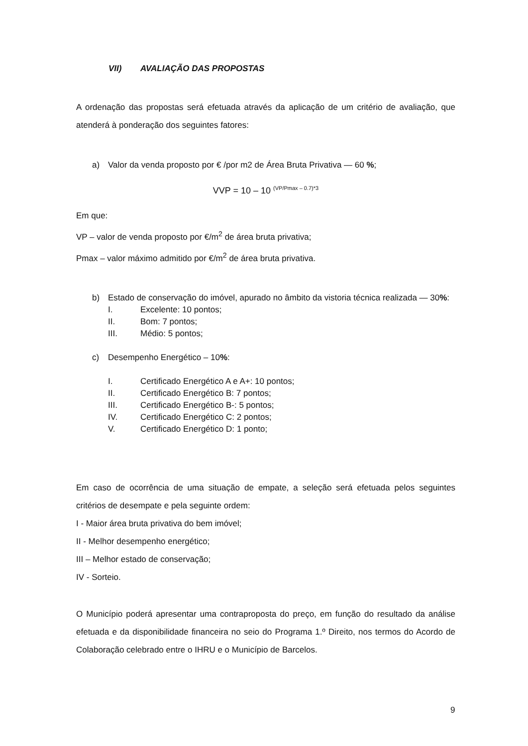VII) AVALIAÇÃO DAS PROPOSTAS
A ordenação das propostas será efetuada através da aplicação de um critério de avaliação, que atenderá à ponderação dos seguintes fatores:
a) Valor da venda proposto por € /por m2 de Área Bruta Privativa — 60 %;
VVP = 10 – 10 <sup>(VP/Pmax – 0.7)*3</sup>
Em que:
VP – valor de venda proposto por €/m<sup>2</sup> de área bruta privativa;
Pmax – valor máximo admitido por €/m<sup>2</sup> de área bruta privativa.
b) Estado de conservação do imóvel, apurado no âmbito da vistoria técnica realizada — 30%:
I. Excelente: 10 pontos;
II. Bom: 7 pontos;
III. Médio: 5 pontos;
c) Desempenho Energético – 10%:
I. Certificado Energético A e A+: 10 pontos;
II. Certificado Energético B: 7 pontos;
III. Certificado Energético B-: 5 pontos;
IV. Certificado Energético C: 2 pontos;
V. Certificado Energético D: 1 ponto;
Em caso de ocorrência de uma situação de empate, a seleção será efetuada pelos seguintes critérios de desempate e pela seguinte ordem:
I - Maior área bruta privativa do bem imóvel;
II - Melhor desempenho energético;
III – Melhor estado de conservação;
IV - Sorteio.
O Município poderá apresentar uma contraproposta do preço, em função do resultado da análise efetuada e da disponibilidade financeira no seio do Programa 1.º Direito, nos termos do Acordo de Colaboração celebrado entre o IHRU e o Município de Barcelos.
9